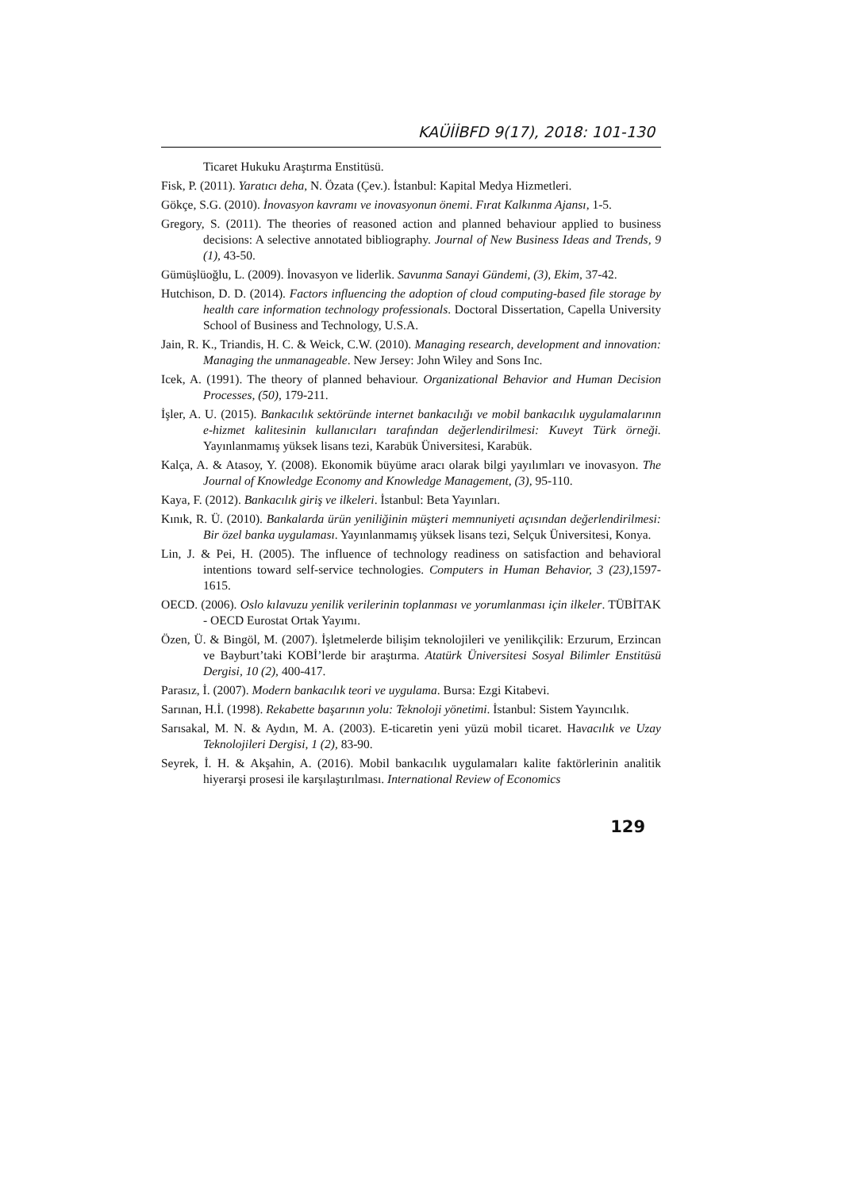KAÜİİBFD 9(17), 2018: 101-130
Ticaret Hukuku Araştırma Enstitüsü.
Fisk, P. (2011). Yaratıcı deha, N. Özata (Çev.). İstanbul: Kapital Medya Hizmetleri.
Gökçe, S.G. (2010). İnovasyon kavramı ve inovasyonun önemi. Fırat Kalkınma Ajansı, 1-5.
Gregory, S. (2011). The theories of reasoned action and planned behaviour applied to business decisions: A selective annotated bibliography. Journal of New Business Ideas and Trends, 9 (1), 43-50.
Gümüşlüoğlu, L. (2009). İnovasyon ve liderlik. Savunma Sanayi Gündemi, (3), Ekim, 37-42.
Hutchison, D. D. (2014). Factors influencing the adoption of cloud computing-based file storage by health care information technology professionals. Doctoral Dissertation, Capella University School of Business and Technology, U.S.A.
Jain, R. K., Triandis, H. C. & Weick, C.W. (2010). Managing research, development and innovation: Managing the unmanageable. New Jersey: John Wiley and Sons Inc.
Icek, A. (1991). The theory of planned behaviour. Organizational Behavior and Human Decision Processes, (50), 179-211.
İşler, A. U. (2015). Bankacılık sektöründe internet bankacılığı ve mobil bankacılık uygulamalarının e-hizmet kalitesinin kullanıcıları tarafından değerlendirilmesi: Kuveyt Türk örneği. Yayınlanmamış yüksek lisans tezi, Karabük Üniversitesi, Karabük.
Kalça, A. & Atasoy, Y. (2008). Ekonomik büyüme aracı olarak bilgi yayılımları ve inovasyon. The Journal of Knowledge Economy and Knowledge Management, (3), 95-110.
Kaya, F. (2012). Bankacılık giriş ve ilkeleri. İstanbul: Beta Yayınları.
Kınık, R. Ü. (2010). Bankalarda ürün yeniliğinin müşteri memnuniyeti açısından değerlendirilmesi: Bir özel banka uygulaması. Yayınlanmamış yüksek lisans tezi, Selçuk Üniversitesi, Konya.
Lin, J. & Pei, H. (2005). The influence of technology readiness on satisfaction and behavioral intentions toward self-service technologies. Computers in Human Behavior, 3 (23), 1597-1615.
OECD. (2006). Oslo kılavuzu yenilik verilerinin toplanması ve yorumlanması için ilkeler. TÜBİTAK - OECD Eurostat Ortak Yayımı.
Özen, Ü. & Bingöl, M. (2007). İşletmelerde bilişim teknolojileri ve yenilikçilik: Erzurum, Erzincan ve Bayburt’taki KOBİ’lerde bir araştırma. Atatürk Üniversitesi Sosyal Bilimler Enstitüsü Dergisi, 10 (2), 400-417.
Parasız, İ. (2007). Modern bankacılık teori ve uygulama. Bursa: Ezgi Kitabevi.
Sarınan, H.İ. (1998). Rekabette başarının yolu: Teknoloji yönetimi. İstanbul: Sistem Yayıncılık.
Sarısakal, M. N. & Aydın, M. A. (2003). E-ticaretin yeni yüzü mobil ticaret. Havacılık ve Uzay Teknolojileri Dergisi, 1 (2), 83-90.
Seyrek, İ. H. & Akşahin, A. (2016). Mobil bankacılık uygulamaları kalite faktörlerinin analitik hiyerarşi prosesi ile karşılaştırılması. International Review of Economics
129